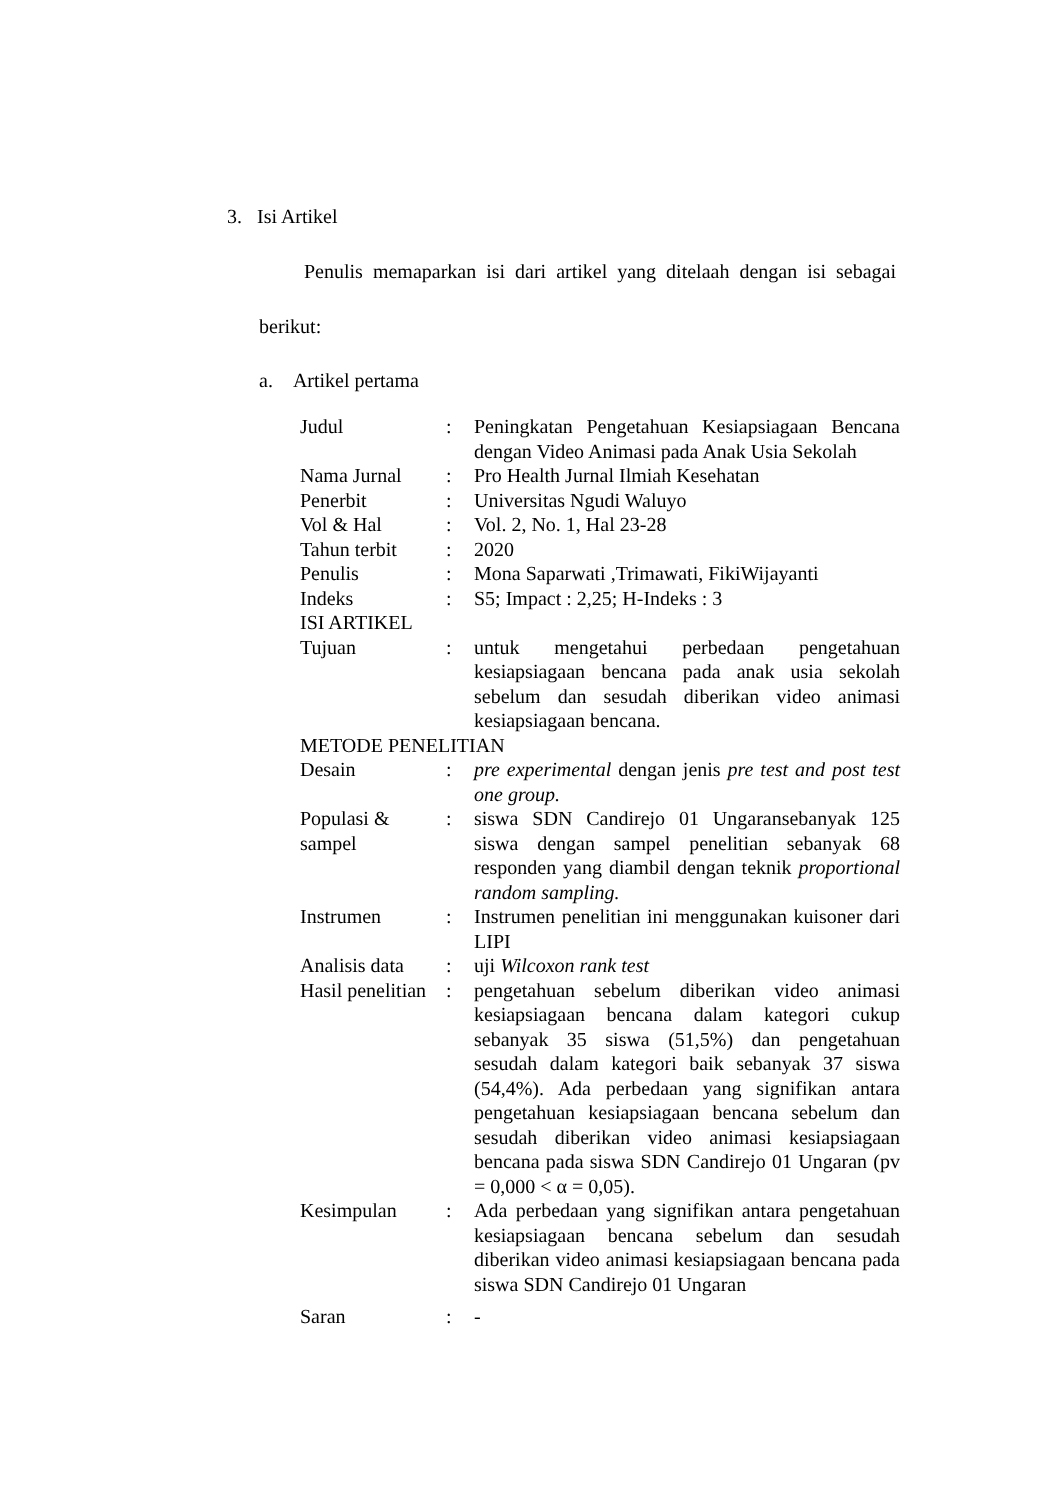3. Isi Artikel
Penulis memaparkan isi dari artikel yang ditelaah dengan isi sebagai berikut:
a. Artikel pertama
| Judul | : | Peningkatan Pengetahuan Kesiapsiagaan Bencana dengan Video Animasi pada Anak Usia Sekolah |
| Nama Jurnal | : | Pro Health Jurnal Ilmiah Kesehatan |
| Penerbit | : | Universitas Ngudi Waluyo |
| Vol & Hal | : | Vol. 2, No. 1, Hal 23-28 |
| Tahun terbit | : | 2020 |
| Penulis | : | Mona Saparwati ,Trimawati, FikiWijayanti |
| Indeks | : | S5; Impact : 2,25; H-Indeks : 3 |
| ISI ARTIKEL | | |
| Tujuan | : | untuk mengetahui perbedaan pengetahuan kesiapsiagaan bencana pada anak usia sekolah sebelum dan sesudah diberikan video animasi kesiapsiagaan bencana. |
| METODE PENELITIAN | | |
| Desain | : | pre experimental dengan jenis pre test and post test one group. |
| Populasi & sampel | : | siswa SDN Candirejo 01 Ungaransebanyak 125 siswa dengan sampel penelitian sebanyak 68 responden yang diambil dengan teknik proportional random sampling. |
| Instrumen | : | Instrumen penelitian ini menggunakan kuisoner dari LIPI |
| Analisis data | : | uji Wilcoxon rank test |
| Hasil penelitian | : | pengetahuan sebelum diberikan video animasi kesiapsiagaan bencana dalam kategori cukup sebanyak 35 siswa (51,5%) dan pengetahuan sesudah dalam kategori baik sebanyak 37 siswa (54,4%). Ada perbedaan yang signifikan antara pengetahuan kesiapsiagaan bencana sebelum dan sesudah diberikan video animasi kesiapsiagaan bencana pada siswa SDN Candirejo 01 Ungaran (pv = 0,000 < α = 0,05). |
| Kesimpulan | : | Ada perbedaan yang signifikan antara pengetahuan kesiapsiagaan bencana sebelum dan sesudah diberikan video animasi kesiapsiagaan bencana pada siswa SDN Candirejo 01 Ungaran |
| Saran | : | - |